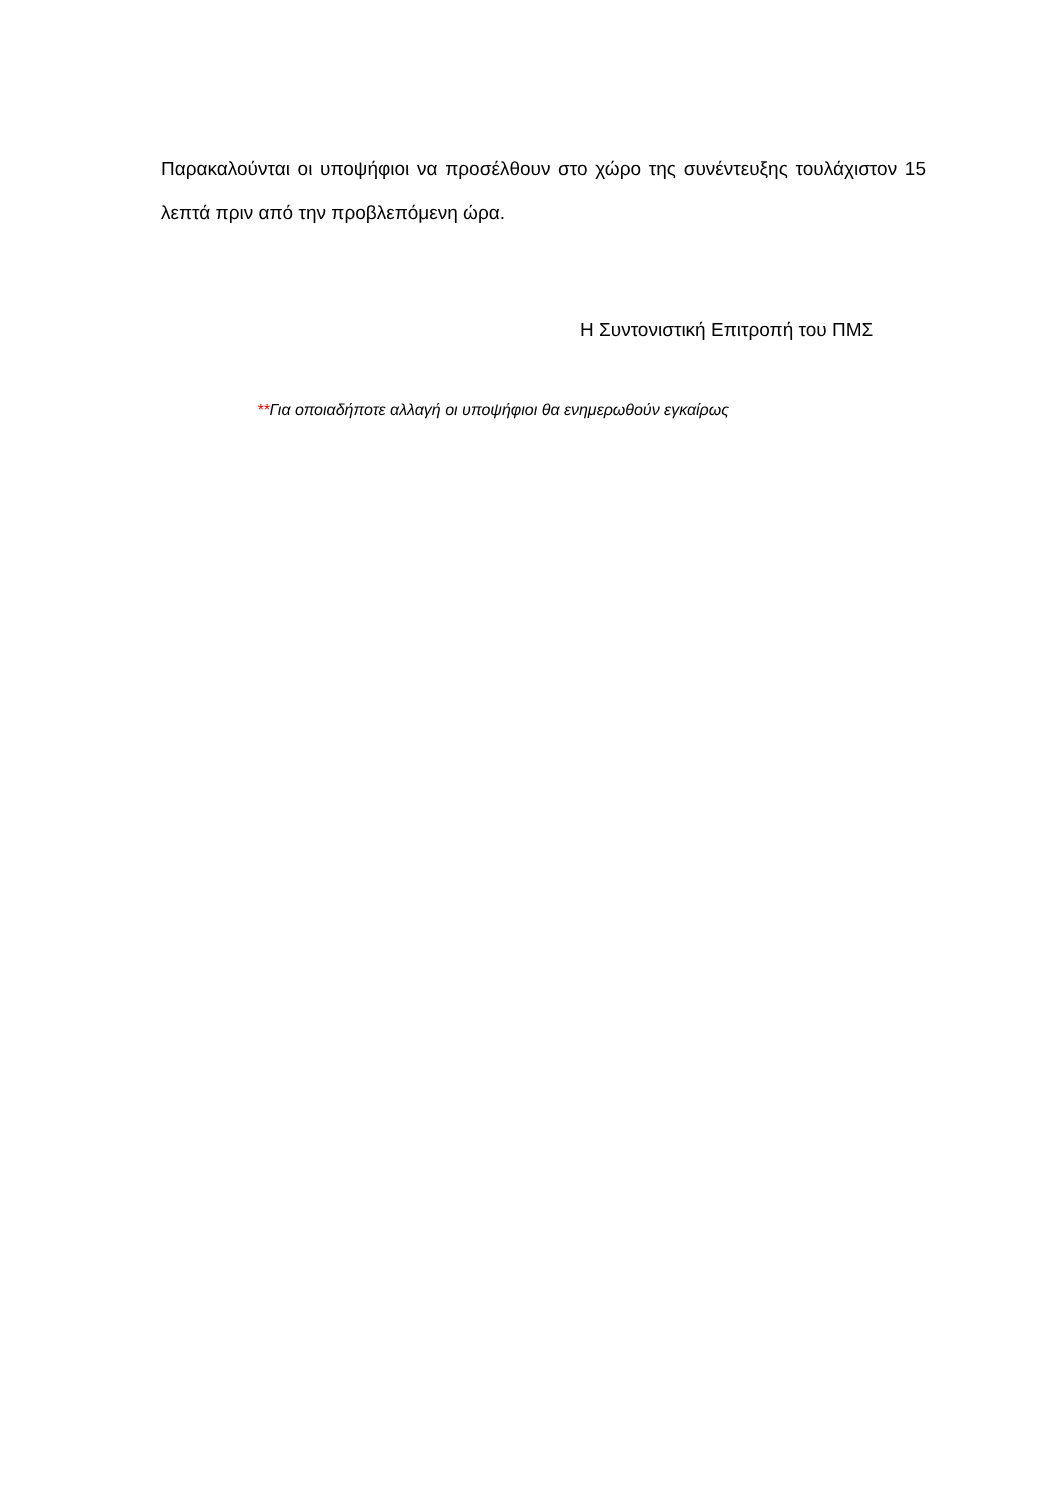Παρακαλούνται οι υποψήφιοι να προσέλθουν στο χώρο της συνέντευξης τουλάχιστον 15 λεπτά πριν από την προβλεπόμενη ώρα.
Η Συντονιστική Επιτροπή του ΠΜΣ
**Για οποιαδήποτε αλλαγή οι υποψήφιοι θα ενημερωθούν εγκαίρως